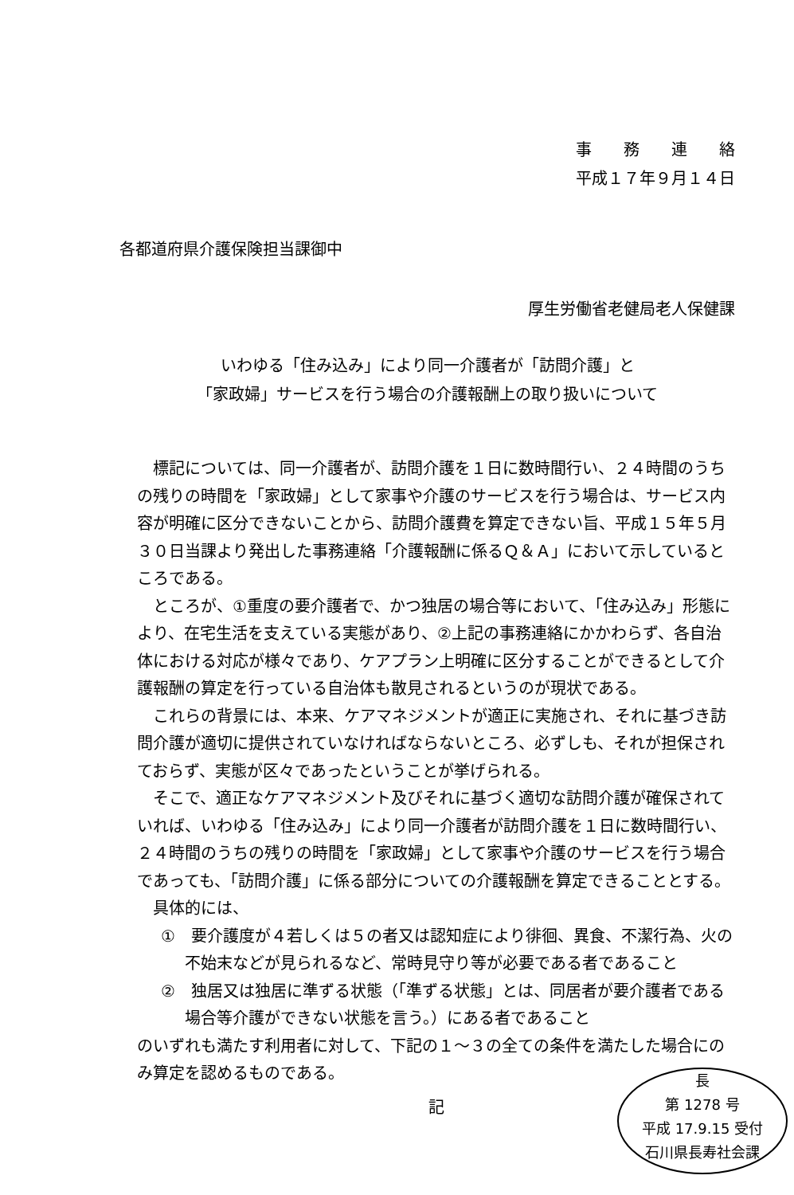事　　務　　連　　絡
平成１７年９月１４日
各都道府県介護保険担当課御中
厚生労働省老健局老人保健課
いわゆる「住み込み」により同一介護者が「訪問介護」と
「家政婦」サービスを行う場合の介護報酬上の取り扱いについて
標記については、同一介護者が、訪問介護を１日に数時間行い、２４時間のうちの残りの時間を「家政婦」として家事や介護のサービスを行う場合は、サービス内容が明確に区分できないことから、訪問介護費を算定できない旨、平成１５年５月３０日当課より発出した事務連絡「介護報酬に係るＱ＆Ａ」において示しているところである。
ところが、①重度の要介護者で、かつ独居の場合等において、「住み込み」形態により、在宅生活を支えている実態があり、②上記の事務連絡にかかわらず、各自治体における対応が様々であり、ケアプラン上明確に区分することができるとして介護報酬の算定を行っている自治体も散見されるというのが現状である。
これらの背景には、本来、ケアマネジメントが適正に実施され、それに基づき訪問介護が適切に提供されていなければならないところ、必ずしも、それが担保されておらず、実態が区々であったということが挙げられる。
そこで、適正なケアマネジメント及びそれに基づく適切な訪問介護が確保されていれば、いわゆる「住み込み」により同一介護者が訪問介護を１日に数時間行い、２４時間のうちの残りの時間を「家政婦」として家事や介護のサービスを行う場合であっても、「訪問介護」に係る部分についての介護報酬を算定できることとする。
具体的には、
①　要介護度が４若しくは５の者又は認知症により徘徊、異食、不潔行為、火の不始末などが見られるなど、常時見守り等が必要である者であること
②　独居又は独居に準ずる状態（「準ずる状態」とは、同居者が要介護者である場合等介護ができない状態を言う。）にある者であること
のいずれも満たす利用者に対して、下記の１～３の全ての条件を満たした場合にのみ算定を認めるものである。
記
長
第 1278 号
平成 17.9.15 受付
石川県長寿社会課